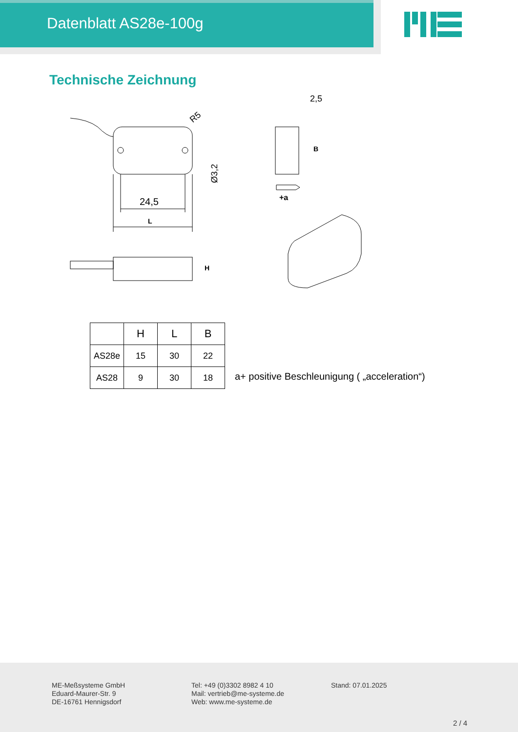Datenblatt AS28e-100g
Technische Zeichnung
24,5
L
R5
Ø3,2
H
B
2,5
+a
| | H | L | B |
| --- | --- | --- | --- |
| AS28e | 15 | 30 | 22 |
| AS28 | 9 | 30 | 18 |
a+ positive Beschleunigung ( „acceleration“)
ME-Meßsysteme GmbH
Eduard-Maurer-Str. 9
DE-16761 Hennigsdorf
Tel: +49 (0)3302 8982 4 10
Mail: vertrieb@me-systeme.de
Web: www.me-systeme.de
Stand: 07.01.2025
2 / 4